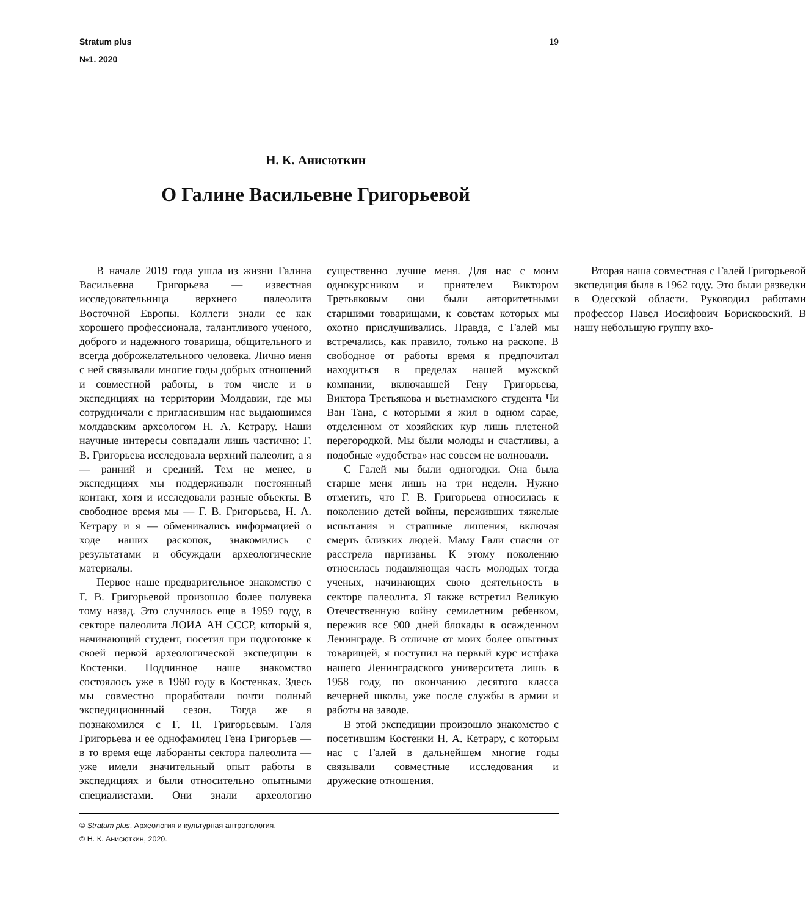Stratum plus 19
№1. 2020
Н. К. Анисюткин
О Галине Васильевне Григорьевой
В начале 2019 года ушла из жизни Галина Васильевна Григорьева — известная исследовательница верхнего палеолита Восточной Европы. Коллеги знали ее как хорошего профессионала, талантливого ученого, доброго и надежного товарища, общительного и всегда доброжелательного человека. Лично меня с ней связывали многие годы добрых отношений и совместной работы, в том числе и в экспедициях на территории Молдавии, где мы сотрудничали с пригласившим нас выдающимся молдавским археологом Н. А. Кетрару. Наши научные интересы совпадали лишь частично: Г. В. Григорьева исследовала верхний палеолит, а я — ранний и средний. Тем не менее, в экспедициях мы поддерживали постоянный контакт, хотя и исследовали разные объекты. В свободное время мы — Г. В. Григорьева, Н. А. Кетрару и я — обменивались информацией о ходе наших раскопок, знакомились с результатами и обсуждали археологические материалы.
Первое наше предварительное знакомство с Г. В. Григорьевой произошло более полувека тому назад. Это случилось еще в 1959 году, в секторе палеолита ЛОИА АН СССР, который я, начинающий студент, посетил при подготовке к своей первой археологической экспедиции в Костенки. Подлинное наше знакомство состоялось уже в 1960 году в Костенках. Здесь мы совместно проработали почти полный экспедиционнный сезон. Тогда же я познакомился с Г. П. Григорьевым. Галя Григорьева и ее однофамилец Гена Григорьев — в то время еще лаборанты сектора палеолита — уже имели значительный опыт работы в экспедициях и были относительно опытными специалистами. Они знали археологию существенно лучше меня. Для нас с моим однокурсником и приятелем Виктором Третьяковым они были авторитетными старшими товарищами, к советам которых мы охотно прислушивались. Правда, с Галей мы встречались, как правило, только на раскопе. В свободное от работы время я предпочитал находиться в пределах нашей мужской компании, включавшей Гену Григорьева, Виктора Третьякова и вьетнамского студента Чи Ван Тана, с которыми я жил в одном сарае, отделенном от хозяйских кур лишь плетеной перегородкой. Мы были молоды и счастливы, а подобные «удобства» нас совсем не волновали.
С Галей мы были одногодки. Она была старше меня лишь на три недели. Нужно отметить, что Г. В. Григорьева относилась к поколению детей войны, переживших тяжелые испытания и страшные лишения, включая смерть близких людей. Маму Гали спасли от расстрела партизаны. К этому поколению относилась подавляющая часть молодых тогда ученых, начинающих свою деятельность в секторе палеолита. Я также встретил Великую Отечественную войну семилетним ребенком, пережив все 900 дней блокады в осажденном Ленинграде. В отличие от моих более опытных товарищей, я поступил на первый курс истфака нашего Ленинградского университета лишь в 1958 году, по окончанию десятого класса вечерней школы, уже после службы в армии и работы на заводе.
В этой экспедиции произошло знакомство с посетившим Костенки Н. А. Кетрару, с которым нас с Галей в дальнейшем многие годы связывали совместные исследования и дружеские отношения.
Вторая наша совместная с Галей Григорьевой экспедиция была в 1962 году. Это были разведки в Одесской области. Руководил работами профессор Павел Иосифович Борисковский. В нашу небольшую группу вхо-
© Stratum plus. Археология и культурная антропология.
© Н. К. Анисюткин, 2020.